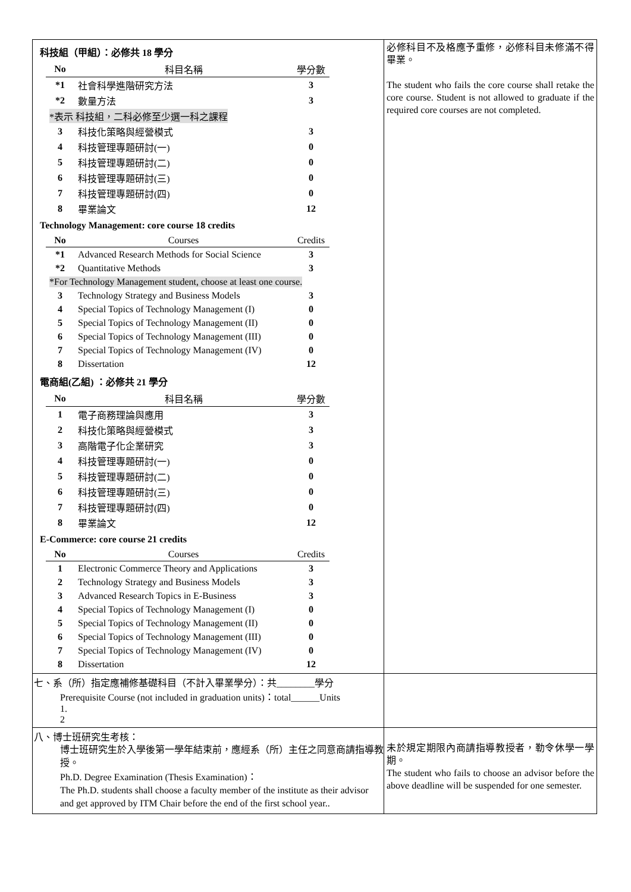科技組（甲組）：必修共 18 學分
| No | 科目名稱 | 學分數 |
| --- | --- | --- |
| *1 | 社會科學進階研究方法 | 3 |
| *2 | 數量方法 | 3 |
| *表示 科技組，二科必修至少選一科之課程 | | |
| 3 | 科技化策略與經營模式 | 3 |
| 4 | 科技管理專題研討(一) | 0 |
| 5 | 科技管理專題研討(二) | 0 |
| 6 | 科技管理專題研討(三) | 0 |
| 7 | 科技管理專題研討(四) | 0 |
| 8 | 畢業論文 | 12 |
Technology Management: core course 18 credits
| No | Courses | Credits |
| --- | --- | --- |
| *1 | Advanced Research Methods for Social Science | 3 |
| *2 | Quantitative Methods | 3 |
| *For Technology Management student, choose at least one course. | | |
| 3 | Technology Strategy and Business Models | 3 |
| 4 | Special Topics of Technology Management (I) | 0 |
| 5 | Special Topics of Technology Management (II) | 0 |
| 6 | Special Topics of Technology Management (III) | 0 |
| 7 | Special Topics of Technology Management (IV) | 0 |
| 8 | Dissertation | 12 |
電商組(乙組) ：必修共 21 學分
| No | 科目名稱 | 學分數 |
| --- | --- | --- |
| 1 | 電子商務理論與應用 | 3 |
| 2 | 科技化策略與經營模式 | 3 |
| 3 | 高階電子化企業研究 | 3 |
| 4 | 科技管理專題研討(一) | 0 |
| 5 | 科技管理專題研討(二) | 0 |
| 6 | 科技管理專題研討(三) | 0 |
| 7 | 科技管理專題研討(四) | 0 |
| 8 | 畢業論文 | 12 |
E-Commerce: core course 21 credits
| No | Courses | Credits |
| --- | --- | --- |
| 1 | Electronic Commerce Theory and Applications | 3 |
| 2 | Technology Strategy and Business Models | 3 |
| 3 | Advanced Research Topics in E-Business | 3 |
| 4 | Special Topics of Technology Management (I) | 0 |
| 5 | Special Topics of Technology Management (II) | 0 |
| 6 | Special Topics of Technology Management (III) | 0 |
| 7 | Special Topics of Technology Management (IV) | 0 |
| 8 | Dissertation | 12 |
必修科目不及格應予重修，必修科目未修滿不得畢業。
The student who fails the core course shall retake the core course. Student is not allowed to graduate if the required core courses are not completed.
七、系（所）指定應補修基礎科目（不計入畢業學分）：共________學分
Prerequisite Course (not included in graduation units)：total______Units
1.
2
八、博士班研究生考核：
博士班研究生於入學後第一學年結束前，應經系（所）主任之同意商請指導教授。
Ph.D. Degree Examination (Thesis Examination)：
The Ph.D. students shall choose a faculty member of the institute as their advisor and get approved by ITM Chair before the end of the first school year..
未於規定期限內商請指導教授者，勒令休學一學期。
The student who fails to choose an advisor before the above deadline will be suspended for one semester.